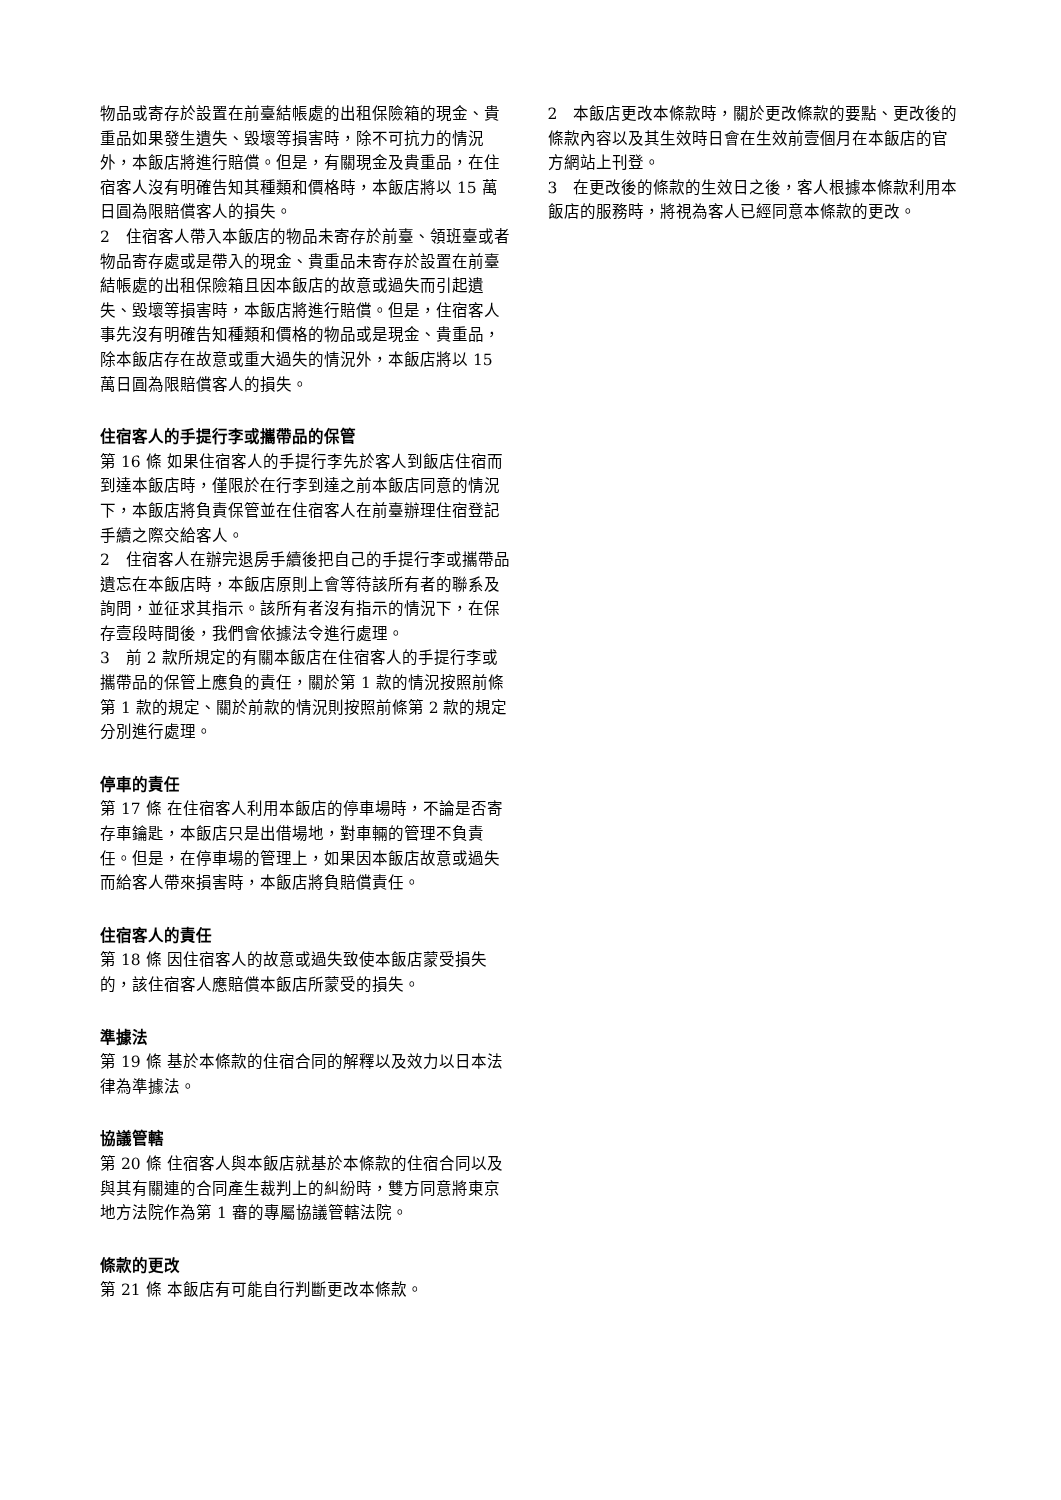物品或寄存於設置在前臺結帳處的出租保險箱的現金、貴重品如果發生遺失、毀壞等損害時，除不可抗力的情況外，本飯店將進行賠償。但是，有關現金及貴重品，在住宿客人沒有明確告知其種類和價格時，本飯店將以 15 萬日圓為限賠償客人的損失。
2　住宿客人帶入本飯店的物品未寄存於前臺、領班臺或者物品寄存處或是帶入的現金、貴重品未寄存於設置在前臺結帳處的出租保險箱且因本飯店的故意或過失而引起遺失、毀壞等損害時，本飯店將進行賠償。但是，住宿客人事先沒有明確告知種類和價格的物品或是現金、貴重品，除本飯店存在故意或重大過失的情況外，本飯店將以 15 萬日圓為限賠償客人的損失。
住宿客人的手提行李或攜帶品的保管
第 16 條 如果住宿客人的手提行李先於客人到飯店住宿而到達本飯店時，僅限於在行李到達之前本飯店同意的情況下，本飯店將負責保管並在住宿客人在前臺辦理住宿登記手續之際交給客人。
2　住宿客人在辦完退房手續後把自己的手提行李或攜帶品遺忘在本飯店時，本飯店原則上會等待該所有者的聯系及詢問，並征求其指示。該所有者沒有指示的情況下，在保存壹段時間後，我們會依據法令進行處理。
3　前 2 款所規定的有關本飯店在住宿客人的手提行李或攜帶品的保管上應負的責任，關於第 1 款的情況按照前條第 1 款的規定、關於前款的情況則按照前條第 2 款的規定分別進行處理。
停車的責任
第 17 條 在住宿客人利用本飯店的停車場時，不論是否寄存車鑰匙，本飯店只是出借場地，對車輛的管理不負責任。但是，在停車場的管理上，如果因本飯店故意或過失而給客人帶來損害時，本飯店將負賠償責任。
住宿客人的責任
第 18 條 因住宿客人的故意或過失致使本飯店蒙受損失的，該住宿客人應賠償本飯店所蒙受的損失。
準據法
第 19 條 基於本條款的住宿合同的解釋以及效力以日本法律為準據法。
協議管轄
第 20 條 住宿客人與本飯店就基於本條款的住宿合同以及與其有關連的合同產生裁判上的糾紛時，雙方同意將東京地方法院作為第 1 審的專屬協議管轄法院。
條款的更改
第 21 條 本飯店有可能自行判斷更改本條款。
2　本飯店更改本條款時，關於更改條款的要點、更改後的條款內容以及其生效時日會在生效前壹個月在本飯店的官方網站上刊登。
3　在更改後的條款的生效日之後，客人根據本條款利用本飯店的服務時，將視為客人已經同意本條款的更改。